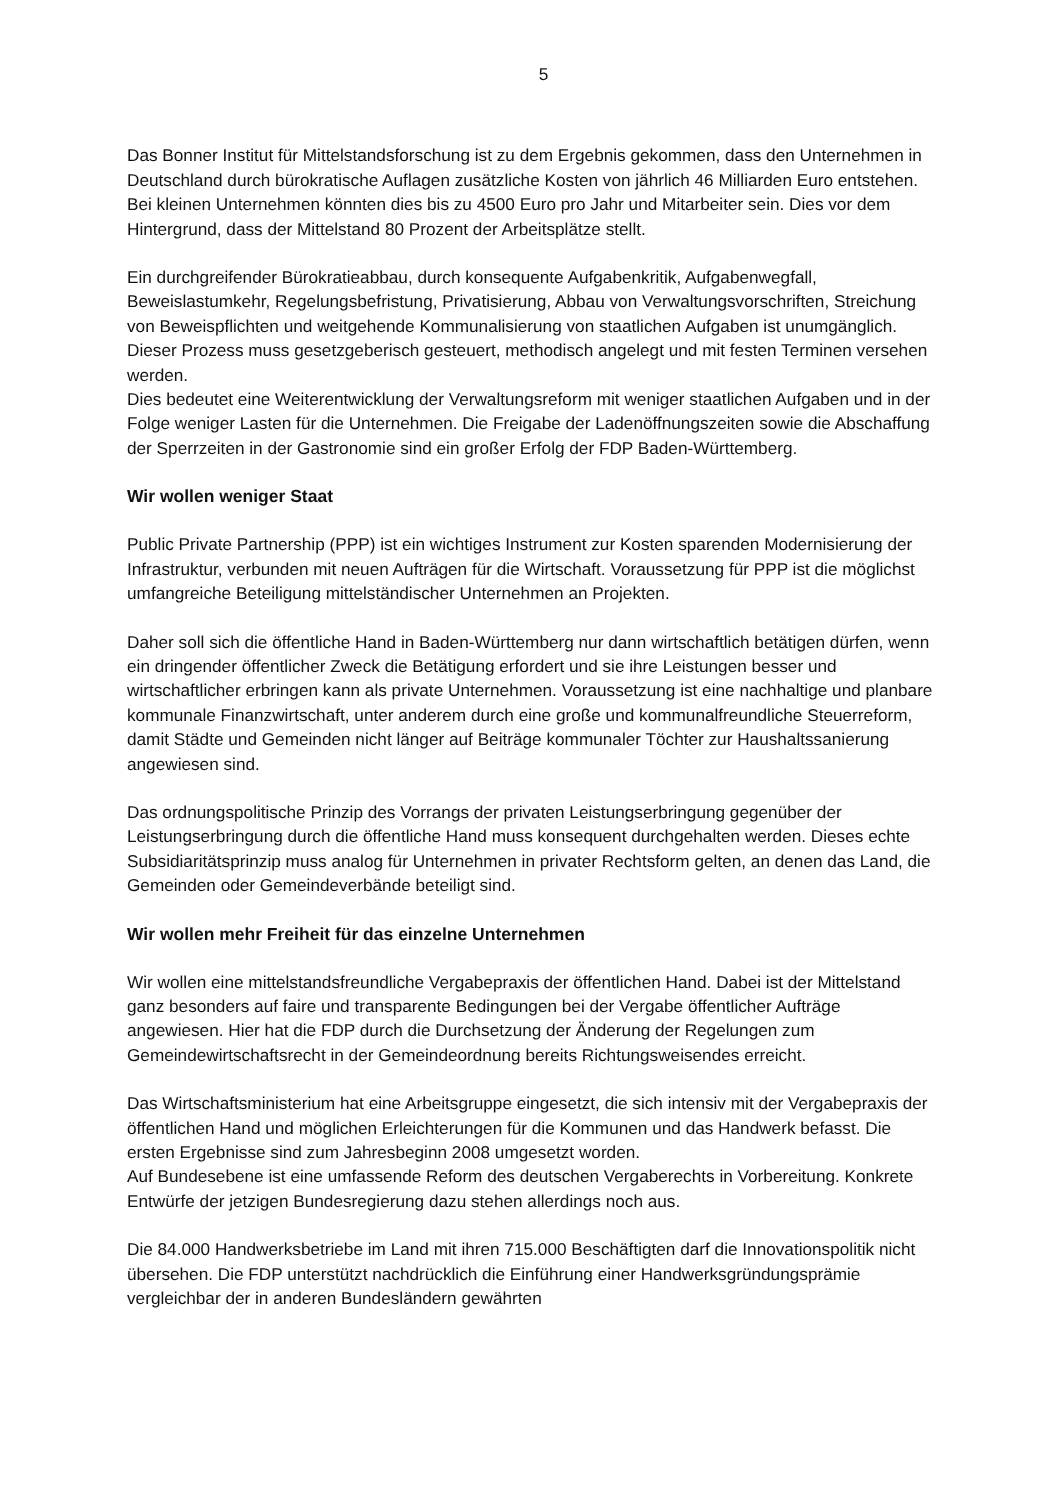5
Das Bonner Institut für Mittelstandsforschung ist zu dem Ergebnis gekommen, dass den Unternehmen in Deutschland durch bürokratische Auflagen zusätzliche Kosten von jährlich 46 Milliarden Euro entstehen. Bei kleinen Unternehmen könnten dies bis zu 4500 Euro pro Jahr und Mitarbeiter sein. Dies vor dem Hintergrund, dass der Mittelstand 80 Prozent der Arbeitsplätze stellt.
Ein durchgreifender Bürokratieabbau, durch konsequente Aufgabenkritik, Aufgabenwegfall, Beweislastumkehr, Regelungsbefristung, Privatisierung, Abbau von Verwaltungsvorschriften, Streichung von Beweispflichten und weitgehende Kommunalisierung von staatlichen Aufgaben ist unumgänglich. Dieser Prozess muss gesetzgeberisch gesteuert, methodisch angelegt und mit festen Terminen versehen werden.
Dies bedeutet eine Weiterentwicklung der Verwaltungsreform mit weniger staatlichen Aufgaben und in der Folge weniger Lasten für die Unternehmen. Die Freigabe der Ladenöffnungszeiten sowie die Abschaffung der Sperrzeiten in der Gastronomie sind ein großer Erfolg der FDP Baden-Württemberg.
Wir wollen weniger Staat
Public Private Partnership (PPP) ist ein wichtiges Instrument zur Kosten sparenden Modernisierung der Infrastruktur, verbunden mit neuen Aufträgen für die Wirtschaft. Voraussetzung für PPP ist die möglichst umfangreiche Beteiligung mittelständischer Unternehmen an Projekten.
Daher soll sich die öffentliche Hand in Baden-Württemberg nur dann wirtschaftlich betätigen dürfen, wenn ein dringender öffentlicher Zweck die Betätigung erfordert und sie ihre Leistungen besser und wirtschaftlicher erbringen kann als private Unternehmen. Voraussetzung ist eine nachhaltige und planbare kommunale Finanzwirtschaft, unter anderem durch eine große und kommunalfreundliche Steuerreform, damit Städte und Gemeinden nicht länger auf Beiträge kommunaler Töchter zur Haushaltssanierung angewiesen sind.
Das ordnungspolitische Prinzip des Vorrangs der privaten Leistungserbringung gegenüber der Leistungserbringung durch die öffentliche Hand muss konsequent durchgehalten werden. Dieses echte Subsidiaritätsprinzip muss analog für Unternehmen in privater Rechtsform gelten, an denen das Land, die Gemeinden oder Gemeindeverbände beteiligt sind.
Wir wollen mehr Freiheit für das einzelne Unternehmen
Wir wollen eine mittelstandsfreundliche Vergabepraxis der öffentlichen Hand. Dabei ist der Mittelstand ganz besonders auf faire und transparente Bedingungen bei der Vergabe öffentlicher Aufträge angewiesen. Hier hat die FDP durch die Durchsetzung der Änderung der Regelungen zum Gemeindewirtschaftsrecht in der Gemeindeordnung bereits Richtungsweisendes erreicht.
Das Wirtschaftsministerium hat eine Arbeitsgruppe eingesetzt, die sich intensiv mit der Vergabepraxis der öffentlichen Hand und möglichen Erleichterungen für die Kommunen und das Handwerk befasst. Die ersten Ergebnisse sind zum Jahresbeginn 2008 umgesetzt worden.
Auf Bundesebene ist eine umfassende Reform des deutschen Vergaberechts in Vorbereitung. Konkrete Entwürfe der jetzigen Bundesregierung dazu stehen allerdings noch aus.
Die 84.000 Handwerksbetriebe im Land mit ihren 715.000 Beschäftigten darf die Innovationspolitik nicht übersehen. Die FDP unterstützt nachdrücklich die Einführung einer Handwerksgründungsprämie vergleichbar der in anderen Bundesländern gewährten